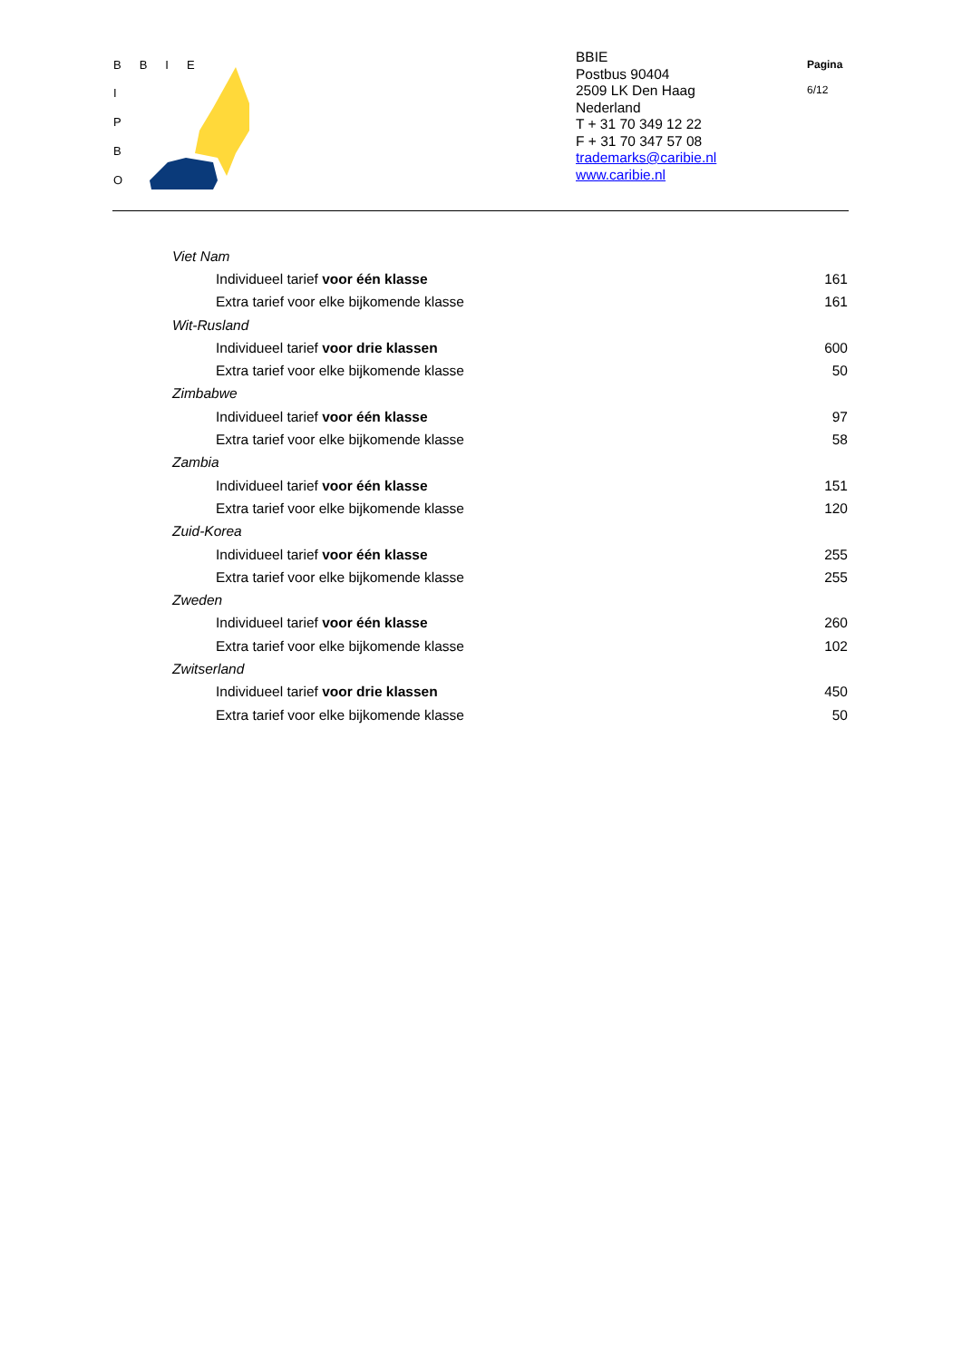BBIE
I
P
B
O
BBIE
Postbus 90404
2509 LK Den Haag
Nederland
T + 31 70 349 12 22
F + 31 70 347 57 08
trademarks@caribie.nl
www.caribie.nl
Pagina
6/12
| Viet Nam | |
| Individueel tarief voor één klasse | 161 |
| Extra tarief voor elke bijkomende klasse | 161 |
| Wit-Rusland | |
| Individueel tarief voor drie klassen | 600 |
| Extra tarief voor elke bijkomende klasse | 50 |
| Zimbabwe | |
| Individueel tarief voor één klasse | 97 |
| Extra tarief voor elke bijkomende klasse | 58 |
| Zambia | |
| Individueel tarief voor één klasse | 151 |
| Extra tarief voor elke bijkomende klasse | 120 |
| Zuid-Korea | |
| Individueel tarief voor één klasse | 255 |
| Extra tarief voor elke bijkomende klasse | 255 |
| Zweden | |
| Individueel tarief voor één klasse | 260 |
| Extra tarief voor elke bijkomende klasse | 102 |
| Zwitserland | |
| Individueel tarief voor drie klassen | 450 |
| Extra tarief voor elke bijkomende klasse | 50 |